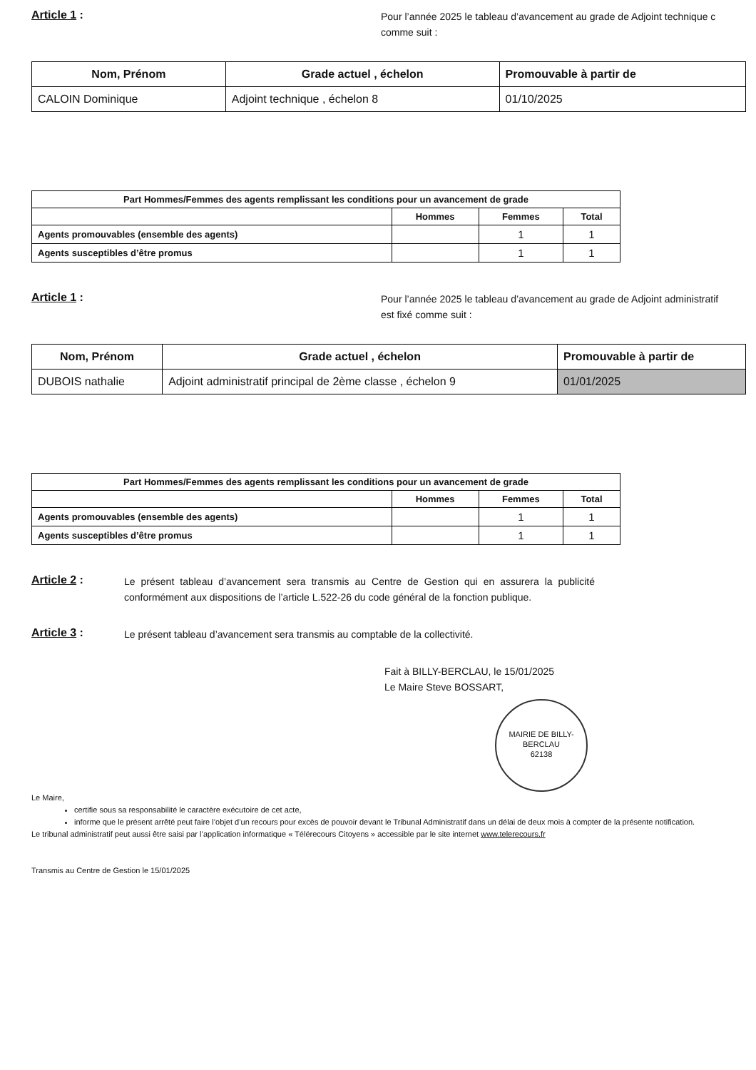Article 1 :
Pour l’année 2025 le tableau d’avancement au grade de Adjoint technique c
comme suit :
| Nom, Prénom | Grade actuel , échelon | Promouvable à partir de |
| --- | --- | --- |
| CALOIN Dominique | Adjoint technique , échelon 8 | 01/10/2025 |
| Part Hommes/Femmes des agents remplissant les conditions pour un avancement de grade | | | |
| --- | --- | --- | --- |
| | Hommes | Femmes | Total |
| Agents promouvables (ensemble des agents) | | 1 | 1 |
| Agents susceptibles d’être promus | | 1 | 1 |
Article 1 :
Pour l’année 2025 le tableau d’avancement au grade de Adjoint administratif
est fixé comme suit :
| Nom, Prénom | Grade actuel , échelon | Promouvable à partir de |
| --- | --- | --- |
| DUBOIS nathalie | Adjoint administratif principal de 2ème classe , échelon 9 | 01/01/2025 |
| Part Hommes/Femmes des agents remplissant les conditions pour un avancement de grade | | | |
| --- | --- | --- | --- |
| | Hommes | Femmes | Total |
| Agents promouvables (ensemble des agents) | | 1 | 1 |
| Agents susceptibles d’être promus | | 1 | 1 |
Article 2 :
Le présent tableau d’avancement sera transmis au Centre de Gestion qui en assurera la publicité conformément aux dispositions de l’article L.522-26 du code général de la fonction publique.
Article 3 :
Le présent tableau d’avancement sera transmis au comptable de la collectivité.
Fait à BILLY-BERCLAU, le 15/01/2025
Le Maire Steve BOSSART,
MAIRIE DE BILLY-BERCLAU
62138
Le Maire,
certifie sous sa responsabilité le caractère exécutoire de cet acte,
informe que le présent arrêté peut faire l’objet d’un recours pour excès de pouvoir devant le Tribunal Administratif dans un délai de deux mois à compter de la présente notification.
Le tribunal administratif peut aussi être saisi par l’application informatique « Télérecours Citoyens » accessible par le site internet www.telerecours.fr
Transmis au Centre de Gestion le 15/01/2025